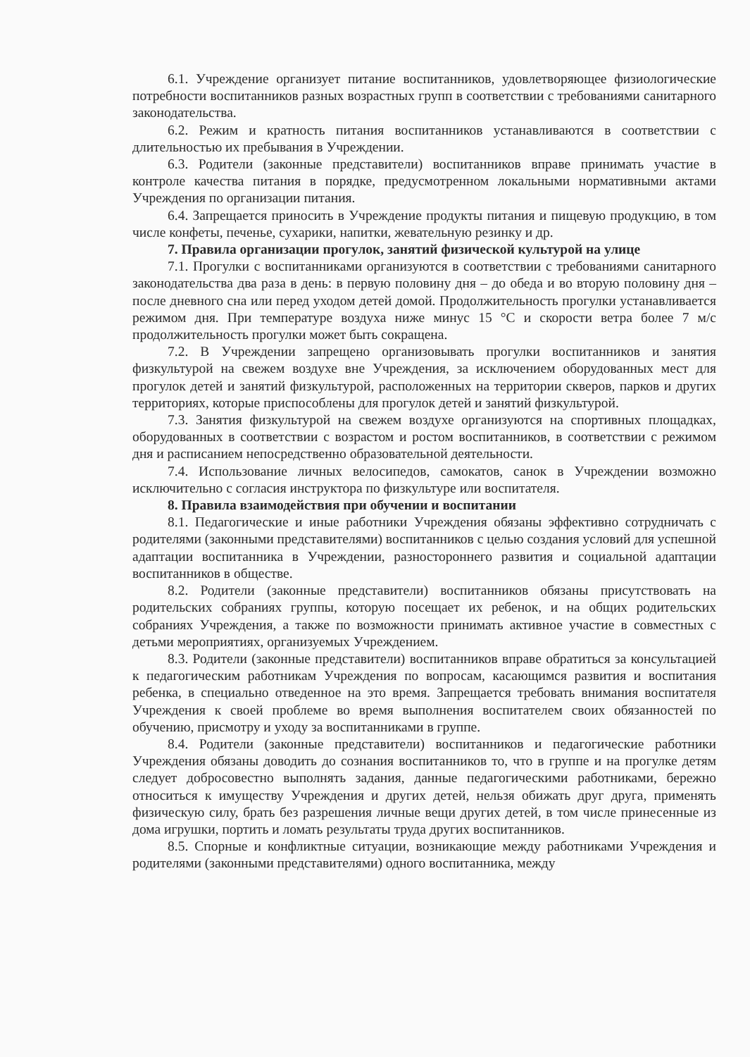6.1. Учреждение организует питание воспитанников, удовлетворяющее физиологические потребности воспитанников разных возрастных групп в соответствии с требованиями санитарного законодательства.
6.2. Режим и кратность питания воспитанников устанавливаются в соответствии с длительностью их пребывания в Учреждении.
6.3. Родители (законные представители) воспитанников вправе принимать участие в контроле качества питания в порядке, предусмотренном локальными нормативными актами Учреждения по организации питания.
6.4. Запрещается приносить в Учреждение продукты питания и пищевую продукцию, в том числе конфеты, печенье, сухарики, напитки, жевательную резинку и др.
7. Правила организации прогулок, занятий физической культурой на улице
7.1. Прогулки с воспитанниками организуются в соответствии с требованиями санитарного законодательства два раза в день: в первую половину дня – до обеда и во вторую половину дня – после дневного сна или перед уходом детей домой. Продолжительность прогулки устанавливается режимом дня. При температуре воздуха ниже минус 15 °С и скорости ветра более 7 м/с продолжительность прогулки может быть сокращена.
7.2. В Учреждении запрещено организовывать прогулки воспитанников и занятия физкультурой на свежем воздухе вне Учреждения, за исключением оборудованных мест для прогулок детей и занятий физкультурой, расположенных на территории скверов, парков и других территориях, которые приспособлены для прогулок детей и занятий физкультурой.
7.3. Занятия физкультурой на свежем воздухе организуются на спортивных площадках, оборудованных в соответствии с возрастом и ростом воспитанников, в соответствии с режимом дня и расписанием непосредственно образовательной деятельности.
7.4. Использование личных велосипедов, самокатов, санок в Учреждении возможно исключительно с согласия инструктора по физкультуре или воспитателя.
8. Правила взаимодействия при обучении и воспитании
8.1. Педагогические и иные работники Учреждения обязаны эффективно сотрудничать с родителями (законными представителями) воспитанников с целью создания условий для успешной адаптации воспитанника в Учреждении, разностороннего развития и социальной адаптации воспитанников в обществе.
8.2. Родители (законные представители) воспитанников обязаны присутствовать на родительских собраниях группы, которую посещает их ребенок, и на общих родительских собраниях Учреждения, а также по возможности принимать активное участие в совместных с детьми мероприятиях, организуемых Учреждением.
8.3. Родители (законные представители) воспитанников вправе обратиться за консультацией к педагогическим работникам Учреждения по вопросам, касающимся развития и воспитания ребенка, в специально отведенное на это время. Запрещается требовать внимания воспитателя Учреждения к своей проблеме во время выполнения воспитателем своих обязанностей по обучению, присмотру и уходу за воспитанниками в группе.
8.4. Родители (законные представители) воспитанников и педагогические работники Учреждения обязаны доводить до сознания воспитанников то, что в группе и на прогулке детям следует добросовестно выполнять задания, данные педагогическими работниками, бережно относиться к имуществу Учреждения и других детей, нельзя обижать друг друга, применять физическую силу, брать без разрешения личные вещи других детей, в том числе принесенные из дома игрушки, портить и ломать результаты труда других воспитанников.
8.5. Спорные и конфликтные ситуации, возникающие между работниками Учреждения и родителями (законными представителями) одного воспитанника, между